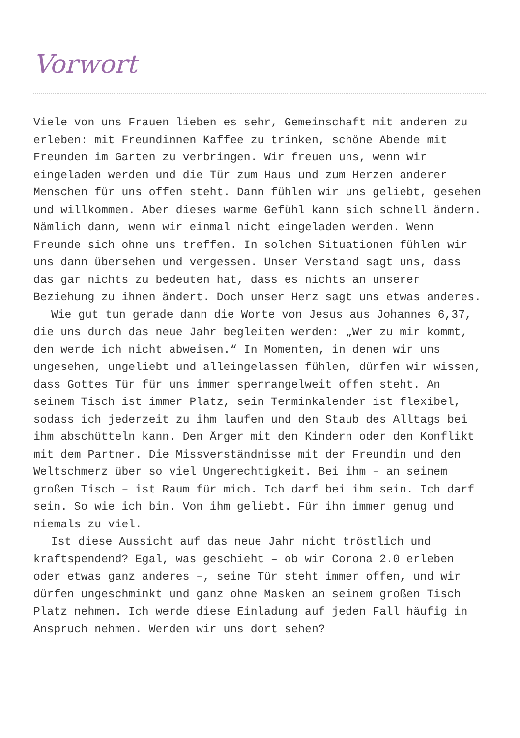Vorwort
Viele von uns Frauen lieben es sehr, Gemeinschaft mit anderen zu erleben: mit Freundinnen Kaffee zu trinken, schöne Abende mit Freunden im Garten zu verbringen. Wir freuen uns, wenn wir eingeladen werden und die Tür zum Haus und zum Herzen anderer Menschen für uns offen steht. Dann fühlen wir uns geliebt, gesehen und willkommen. Aber dieses warme Gefühl kann sich schnell ändern. Nämlich dann, wenn wir einmal nicht eingeladen werden. Wenn Freunde sich ohne uns treffen. In solchen Situationen fühlen wir uns dann übersehen und vergessen. Unser Verstand sagt uns, dass das gar nichts zu bedeuten hat, dass es nichts an unserer Beziehung zu ihnen ändert. Doch unser Herz sagt uns etwas anderes.
Wie gut tun gerade dann die Worte von Jesus aus Johannes 6,37, die uns durch das neue Jahr begleiten werden: „Wer zu mir kommt, den werde ich nicht abweisen.“ In Momenten, in denen wir uns ungesehen, ungeliebt und alleingelassen fühlen, dürfen wir wissen, dass Gottes Tür für uns immer sperrangelweit offen steht. An seinem Tisch ist immer Platz, sein Terminkalender ist flexibel, sodass ich jederzeit zu ihm laufen und den Staub des Alltags bei ihm abschütteln kann. Den Ärger mit den Kindern oder den Konflikt mit dem Partner. Die Missverständnisse mit der Freundin und den Weltschmerz über so viel Ungerechtigkeit. Bei ihm – an seinem großen Tisch – ist Raum für mich. Ich darf bei ihm sein. Ich darf sein. So wie ich bin. Von ihm geliebt. Für ihn immer genug und niemals zu viel.
Ist diese Aussicht auf das neue Jahr nicht tröstlich und kraftspendend? Egal, was geschieht – ob wir Corona 2.0 erleben oder etwas ganz anderes –, seine Tür steht immer offen, und wir dürfen ungeschminkt und ganz ohne Masken an seinem großen Tisch Platz nehmen. Ich werde diese Einladung auf jeden Fall häufig in Anspruch nehmen. Werden wir uns dort sehen?